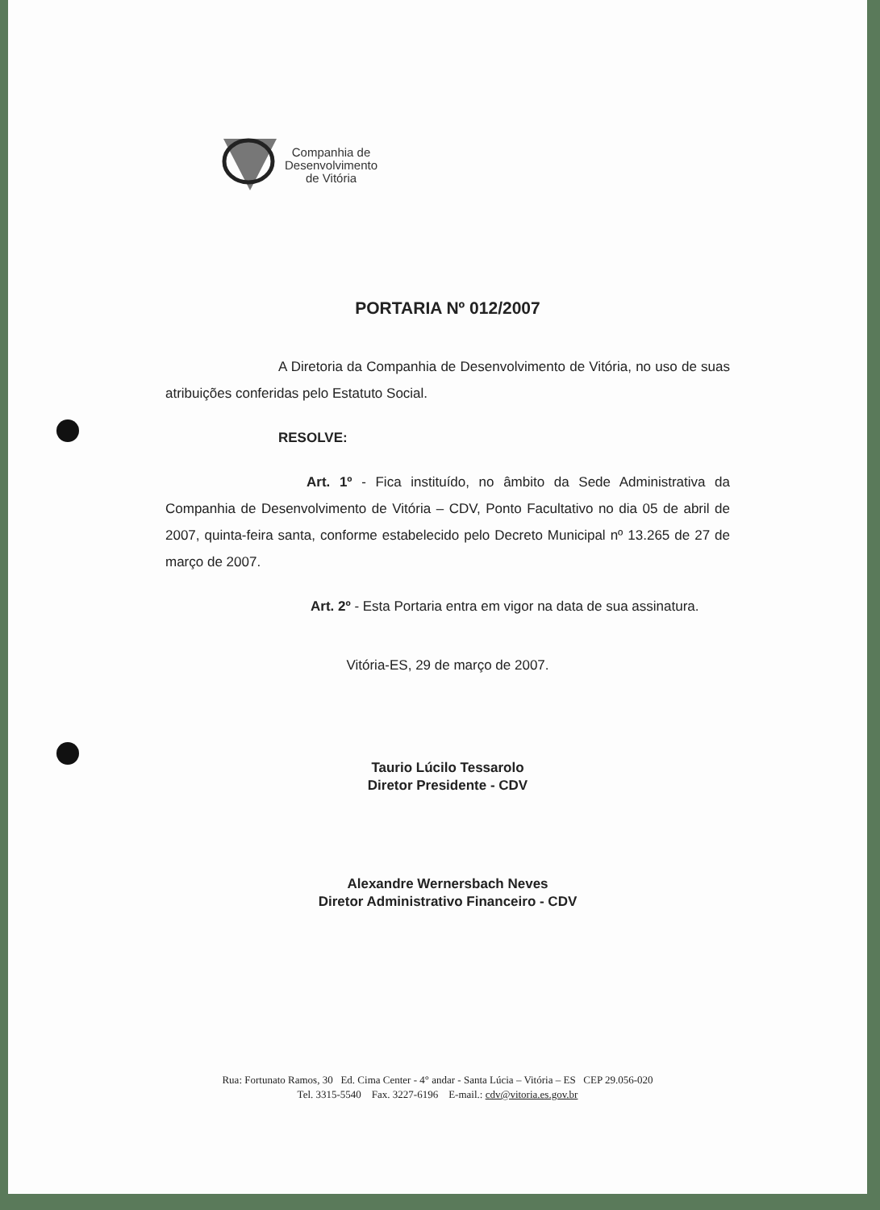Companhia de
Desenvolvimento
de Vitória
PORTARIA Nº 012/2007
A Diretoria da Companhia de Desenvolvimento de Vitória, no uso de suas atribuições conferidas pelo Estatuto Social.
RESOLVE:
Art. 1º - Fica instituído, no âmbito da Sede Administrativa da Companhia de Desenvolvimento de Vitória – CDV, Ponto Facultativo no dia 05 de abril de 2007, quinta-feira santa, conforme estabelecido pelo Decreto Municipal nº 13.265 de 27 de março de 2007.
Art. 2º - Esta Portaria entra em vigor na data de sua assinatura.
Vitória-ES, 29 de março de 2007.
Taurio Lúcilo Tessarolo
Diretor Presidente - CDV
Alexandre Wernersbach Neves
Diretor Administrativo Financeiro - CDV
Rua: Fortunato Ramos, 30 Ed. Cima Center - 4° andar - Santa Lúcia – Vitória – ES CEP 29.056-020
Tel. 3315-5540 Fax. 3227-6196 E-mail.: cdv@vitoria.es.gov.br